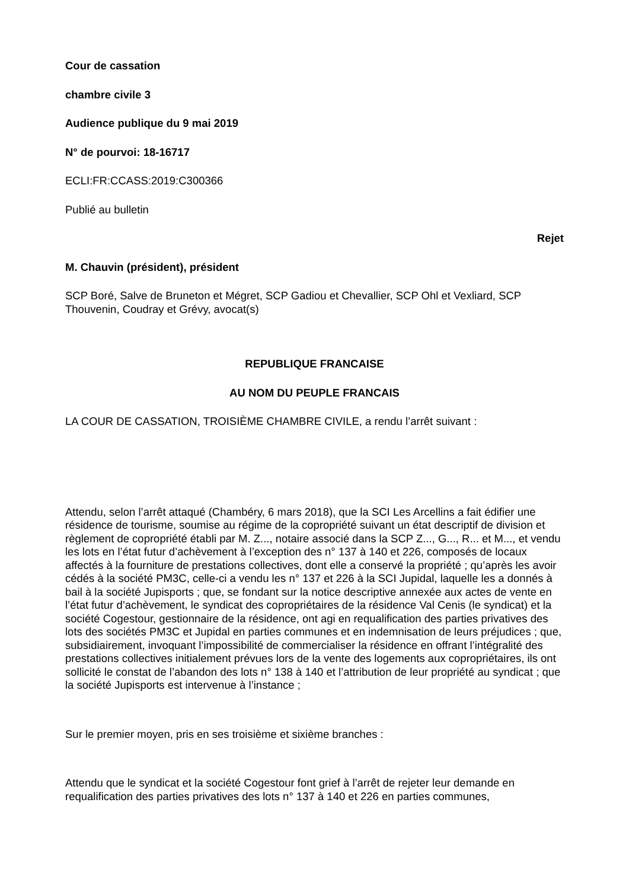Cour de cassation
chambre civile 3
Audience publique du 9 mai 2019
N° de pourvoi: 18-16717
ECLI:FR:CCASS:2019:C300366
Publié au bulletin
Rejet
M. Chauvin (président), président
SCP Boré, Salve de Bruneton et Mégret, SCP Gadiou et Chevallier, SCP Ohl et Vexliard, SCP Thouvenin, Coudray et Grévy, avocat(s)
REPUBLIQUE FRANCAISE
AU NOM DU PEUPLE FRANCAIS
LA COUR DE CASSATION, TROISIÈME CHAMBRE CIVILE, a rendu l’arrêt suivant :
Attendu, selon l’arrêt attaqué (Chambéry, 6 mars 2018), que la SCI Les Arcellins a fait édifier une résidence de tourisme, soumise au régime de la copropriété suivant un état descriptif de division et règlement de copropriété établi par M. Z..., notaire associé dans la SCP Z..., G..., R... et M..., et vendu les lots en l’état futur d’achèvement à l’exception des n° 137 à 140 et 226, composés de locaux affectés à la fourniture de prestations collectives, dont elle a conservé la propriété ; qu’après les avoir cédés à la société PM3C, celle-ci a vendu les n° 137 et 226 à la SCI Jupidal, laquelle les a donnés à bail à la société Jupisports ; que, se fondant sur la notice descriptive annexée aux actes de vente en l’état futur d’achèvement, le syndicat des copropriétaires de la résidence Val Cenis (le syndicat) et la société Cogestour, gestionnaire de la résidence, ont agi en requalification des parties privatives des lots des sociétés PM3C et Jupidal en parties communes et en indemnisation de leurs préjudices ; que, subsidiairement, invoquant l’impossibilité de commercialiser la résidence en offrant l’intégralité des prestations collectives initialement prévues lors de la vente des logements aux copropriétaires, ils ont sollicité le constat de l’abandon des lots n° 138 à 140 et l’attribution de leur propriété au syndicat ; que la société Jupisports est intervenue à l’instance ;
Sur le premier moyen, pris en ses troisième et sixième branches :
Attendu que le syndicat et la société Cogestour font grief à l’arrêt de rejeter leur demande en requalification des parties privatives des lots n° 137 à 140 et 226 en parties communes,